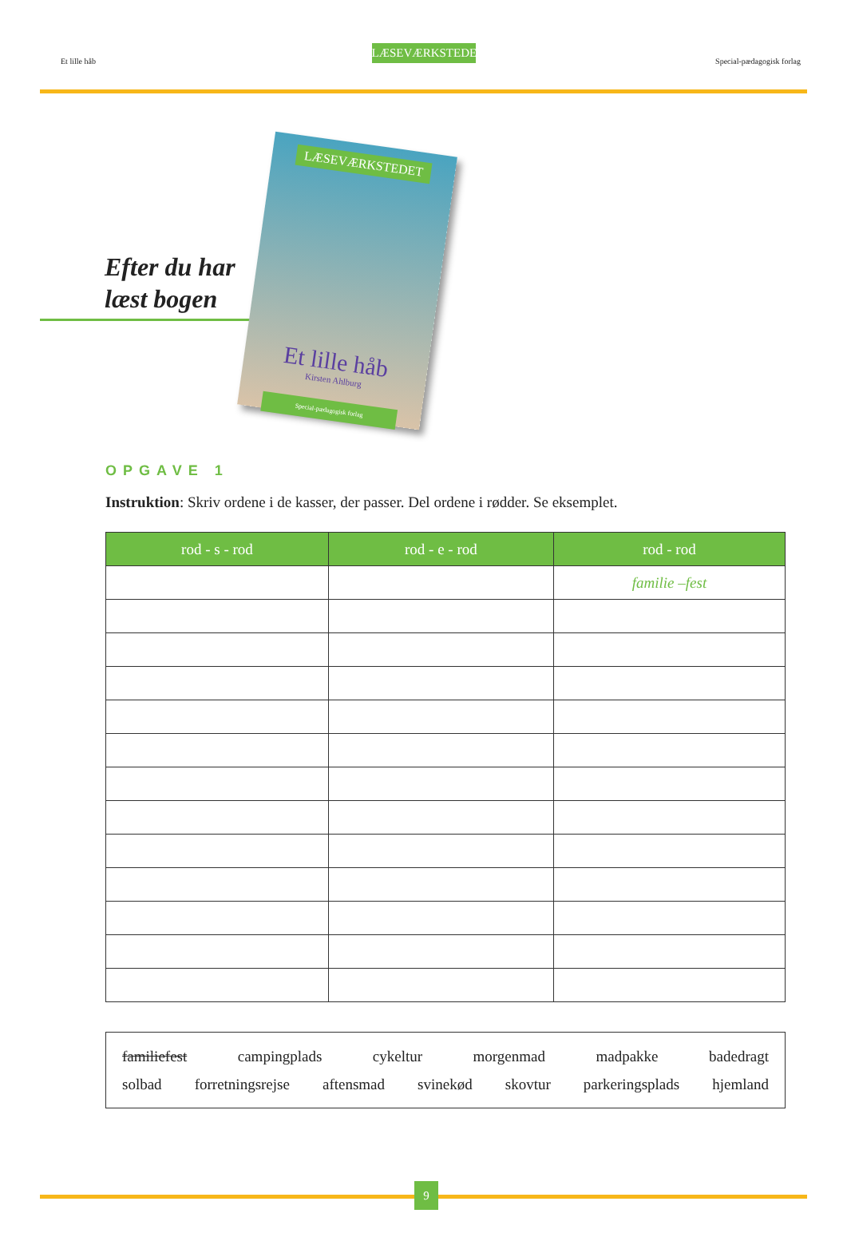LÆSEVÆRKSTEDET
Et lille håb Special-pædagogisk forlag
Efter du har
læst bogen
LÆSEVÆRKSTEDET
Et lille håb
Kirsten Ahlburg
Special-pædagogisk forlag
OPGAVE 1
Instruktion: Skriv ordene i de kasser, der passer. Del ordene i rødder. Se eksemplet.
| rod - s - rod | rod - e - rod | rod - rod |
| --- | --- | --- |
| | | familie –fest |
familiefest campingplads cykeltur morgenmad madpakke badedragt
solbad forretningsrejse aftensmad svinekød skovtur parkeringsplads hjemland
9